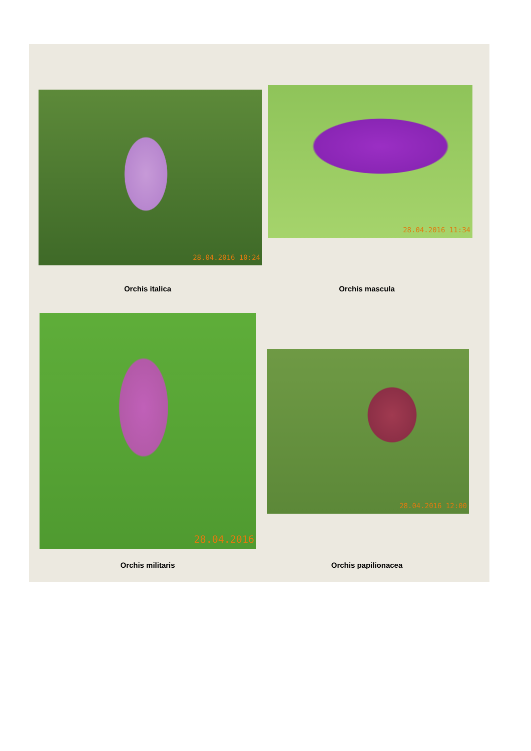28.04.2016 10:24 28.04.2016 11:34
Orchis italica Orchis mascula
28.04.2016
28.04.2016 12:00
Orchis militaris Orchis papilionacea